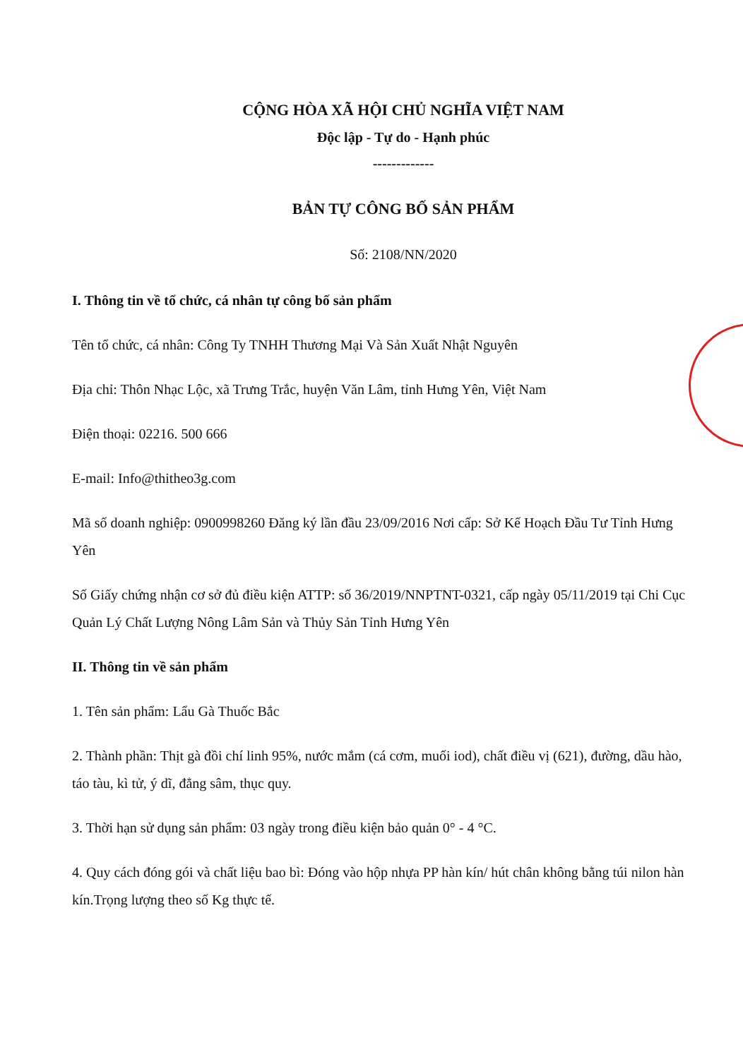CỘNG HÒA XÃ HỘI CHỦ NGHĨA VIỆT NAM
Độc lập - Tự do - Hạnh phúc
-------------
BẢN TỰ CÔNG BỐ SẢN PHẨM
Số: 2108/NN/2020
I. Thông tin về tổ chức, cá nhân tự công bố sản phẩm
Tên tổ chức, cá nhân: Công Ty TNHH Thương Mại Và Sản Xuất Nhật Nguyên
Địa chỉ: Thôn Nhạc Lộc, xã Trưng Trắc, huyện Văn Lâm, tỉnh Hưng Yên, Việt Nam
Điện thoại: 02216. 500 666
E-mail: Info@thitheo3g.com
Mã số doanh nghiệp: 0900998260 Đăng ký lần đầu 23/09/2016 Nơi cấp: Sở Kế Hoạch Đầu Tư Tỉnh Hưng Yên
Số Giấy chứng nhận cơ sở đủ điều kiện ATTP: số 36/2019/NNPTNT-0321, cấp ngày 05/11/2019 tại Chi Cục Quản Lý Chất Lượng Nông Lâm Sản và Thủy Sản Tỉnh Hưng Yên
II. Thông tin về sản phẩm
1. Tên sản phẩm: Lẩu Gà Thuốc Bắc
2. Thành phần: Thịt gà đồi chí linh 95%, nước mắm (cá cơm, muối iod), chất điều vị (621), đường, dầu hào, táo tàu, kì tử, ý dĩ, đẳng sâm, thục quy.
3. Thời hạn sử dụng sản phẩm: 03 ngày trong điều kiện bảo quản 0° - 4 °C.
4. Quy cách đóng gói và chất liệu bao bì: Đóng vào hộp nhựa PP hàn kín/ hút chân không bằng túi nilon hàn kín.Trọng lượng theo số Kg thực tế.